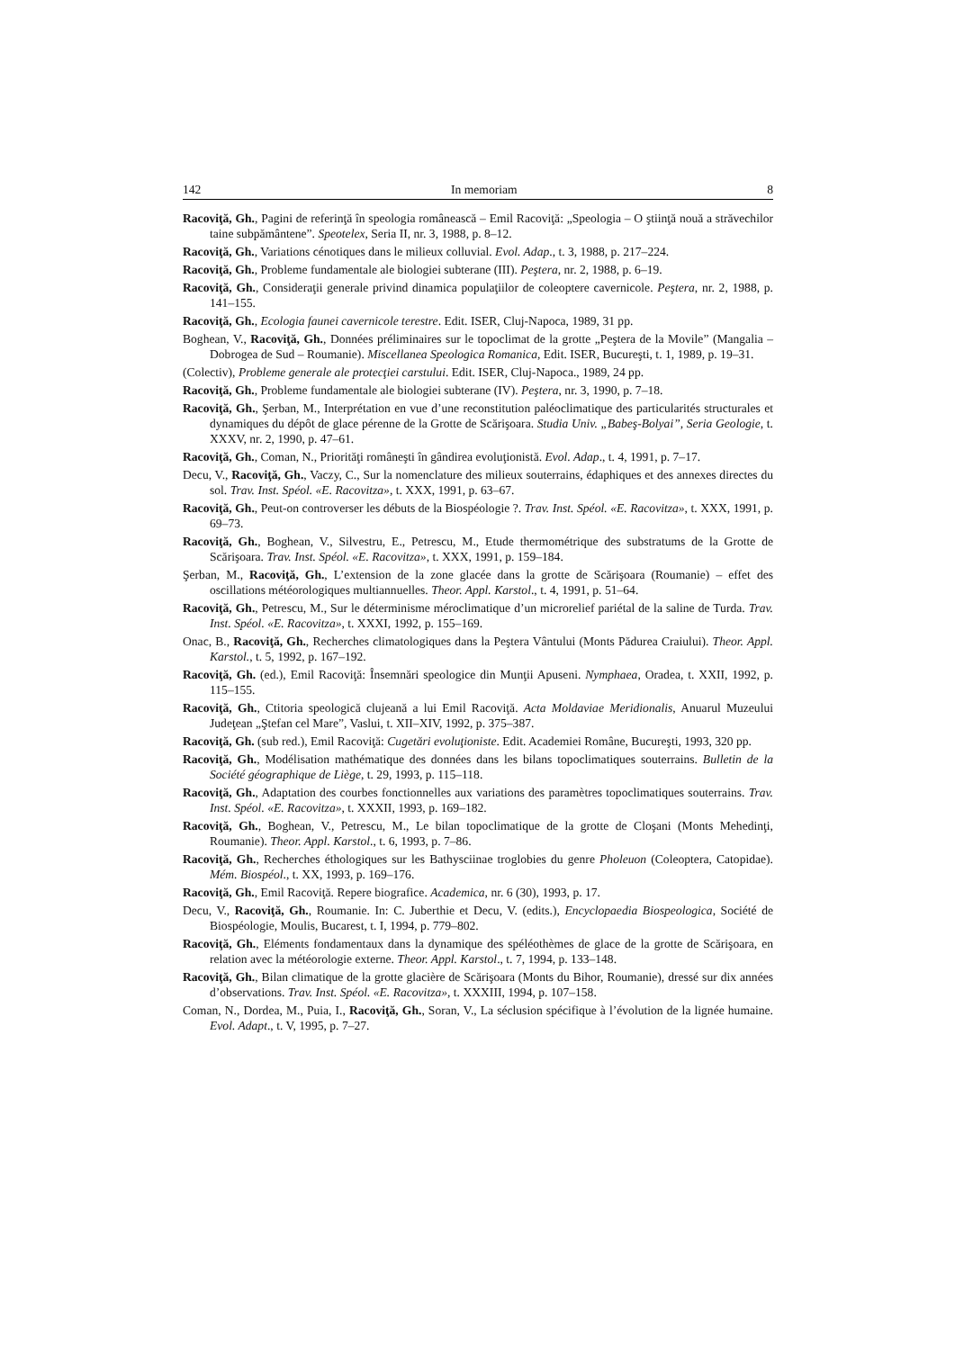142 In memoriam 8
Racoviţă, Gh., Pagini de referinţă în speologia românească – Emil Racoviţă: „Speologia – O ştiinţă nouă a străvechilor taine subpământene”. Speotelex, Seria II, nr. 3, 1988, p. 8–12.
Racoviţă, Gh., Variations cénotiques dans le milieux colluvial. Evol. Adap., t. 3, 1988, p. 217–224.
Racoviţă, Gh., Probleme fundamentale ale biologiei subterane (III). Peştera, nr. 2, 1988, p. 6–19.
Racoviţă, Gh., Consideraţii generale privind dinamica populaţiilor de coleoptere cavernicole. Peştera, nr. 2, 1988, p. 141–155.
Racoviţă, Gh., Ecologia faunei cavernicole terestre. Edit. ISER, Cluj-Napoca, 1989, 31 pp.
Boghean, V., Racoviţă, Gh., Données préliminaires sur le topoclimat de la grotte „Peştera de la Movile” (Mangalia – Dobrogea de Sud – Roumanie). Miscellanea Speologica Romanica, Edit. ISER, Bucureşti, t. 1, 1989, p. 19–31.
(Colectiv), Probleme generale ale protecţiei carstului. Edit. ISER, Cluj-Napoca., 1989, 24 pp.
Racoviţă, Gh., Probleme fundamentale ale biologiei subterane (IV). Peştera, nr. 3, 1990, p. 7–18.
Racoviţă, Gh., Şerban, M., Interprétation en vue d’une reconstitution paléoclimatique des particularités structurales et dynamiques du dépôt de glace pérenne de la Grotte de Scărişoara. Studia Univ. „Babeş-Bolyai”, Seria Geologie, t. XXXV, nr. 2, 1990, p. 47–61.
Racoviţă, Gh., Coman, N., Priorităţi româneşti în gândirea evoluţionistă. Evol. Adap., t. 4, 1991, p. 7–17.
Decu, V., Racoviţă, Gh., Vaczy, C., Sur la nomenclature des milieux souterrains, édaphiques et des annexes directes du sol. Trav. Inst. Spéol. «E. Racovitza», t. XXX, 1991, p. 63–67.
Racoviţă, Gh., Peut-on controverser les débuts de la Biospéologie ?. Trav. Inst. Spéol. «E. Racovitza», t. XXX, 1991, p. 69–73.
Racoviţă, Gh., Boghean, V., Silvestru, E., Petrescu, M., Etude thermométrique des substratums de la Grotte de Scărişoara. Trav. Inst. Spéol. «E. Racovitza», t. XXX, 1991, p. 159–184.
Şerban, M., Racoviţă, Gh., L’extension de la zone glacée dans la grotte de Scărişoara (Roumanie) – effet des oscillations météorologiques multiannuelles. Theor. Appl. Karstol., t. 4, 1991, p. 51–64.
Racoviţă, Gh., Petrescu, M., Sur le déterminisme méroclimatique d’un microrelief pariétal de la saline de Turda. Trav. Inst. Spéol. «E. Racovitza», t. XXXI, 1992, p. 155–169.
Onac, B., Racoviţă, Gh., Recherches climatologiques dans la Peştera Vântului (Monts Pădurea Craiului). Theor. Appl. Karstol., t. 5, 1992, p. 167–192.
Racoviţă, Gh. (ed.), Emil Racoviţă: Însemnări speologice din Munţii Apuseni. Nymphaea, Oradea, t. XXII, 1992, p. 115–155.
Racoviţă, Gh., Ctitoria speologică clujeană a lui Emil Racoviţă. Acta Moldaviae Meridionalis, Anuarul Muzeului Judeţean „Ştefan cel Mare”, Vaslui, t. XII–XIV, 1992, p. 375–387.
Racoviţă, Gh. (sub red.), Emil Racoviţă: Cugetări evoluţioniste. Edit. Academiei Române, Bucureşti, 1993, 320 pp.
Racoviţă, Gh., Modélisation mathématique des données dans les bilans topoclimatiques souterrains. Bulletin de la Société géographique de Liège, t. 29, 1993, p. 115–118.
Racoviţă, Gh., Adaptation des courbes fonctionnelles aux variations des paramètres topoclimatiques souterrains. Trav. Inst. Spéol. «E. Racovitza», t. XXXII, 1993, p. 169–182.
Racoviţă, Gh., Boghean, V., Petrescu, M., Le bilan topoclimatique de la grotte de Cloşani (Monts Mehedinţi, Roumanie). Theor. Appl. Karstol., t. 6, 1993, p. 7–86.
Racoviţă, Gh., Recherches éthologiques sur les Bathysciinae troglobies du genre Pholeuon (Coleoptera, Catopidae). Mém. Biospéol., t. XX, 1993, p. 169–176.
Racoviţă, Gh., Emil Racoviţă. Repere biografice. Academica, nr. 6 (30), 1993, p. 17.
Decu, V., Racoviţă, Gh., Roumanie. In: C. Juberthie et Decu, V. (edits.), Encyclopaedia Biospeologica, Société de Biospéologie, Moulis, Bucarest, t. I, 1994, p. 779–802.
Racoviţă, Gh., Eléments fondamentaux dans la dynamique des spéléothèmes de glace de la grotte de Scărişoara, en relation avec la météorologie externe. Theor. Appl. Karstol., t. 7, 1994, p. 133–148.
Racoviţă, Gh., Bilan climatique de la grotte glacière de Scărişoara (Monts du Bihor, Roumanie), dressé sur dix années d’observations. Trav. Inst. Spéol. «E. Racovitza», t. XXXIII, 1994, p. 107–158.
Coman, N., Dordea, M., Puia, I., Racoviţă, Gh., Soran, V., La séclusion spécifique à l’évolution de la lignée humaine. Evol. Adapt., t. V, 1995, p. 7–27.